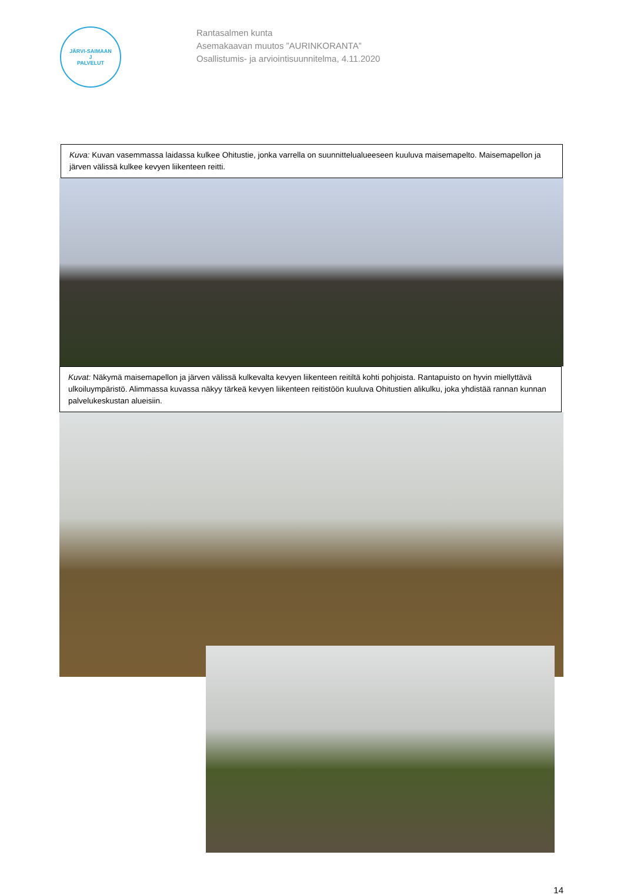JÄRVI-SAIMAAN
J
PALVELUT
Rantasalmen kunta
Asemakaavan muutos ”AURINKORANTA”
Osallistumis- ja arviointisuunnitelma, 4.11.2020
Kuva: Kuvan vasemmassa laidassa kulkee Ohitustie, jonka varrella on suunnittelualueeseen kuuluva maisemapelto. Maisemapellon ja järven välissä kulkee kevyen liikenteen reitti.
Kuvat: Näkymä maisemapellon ja järven välissä kulkevalta kevyen liikenteen reitiltä kohti pohjoista. Rantapuisto on hyvin miellyttävä ulkoiluympäristö. Alimmassa kuvassa näkyy tärkeä kevyen liikenteen reitistöön kuuluva Ohitustien alikulku, joka yhdistää rannan kunnan palvelukeskustan alueisiin.
14